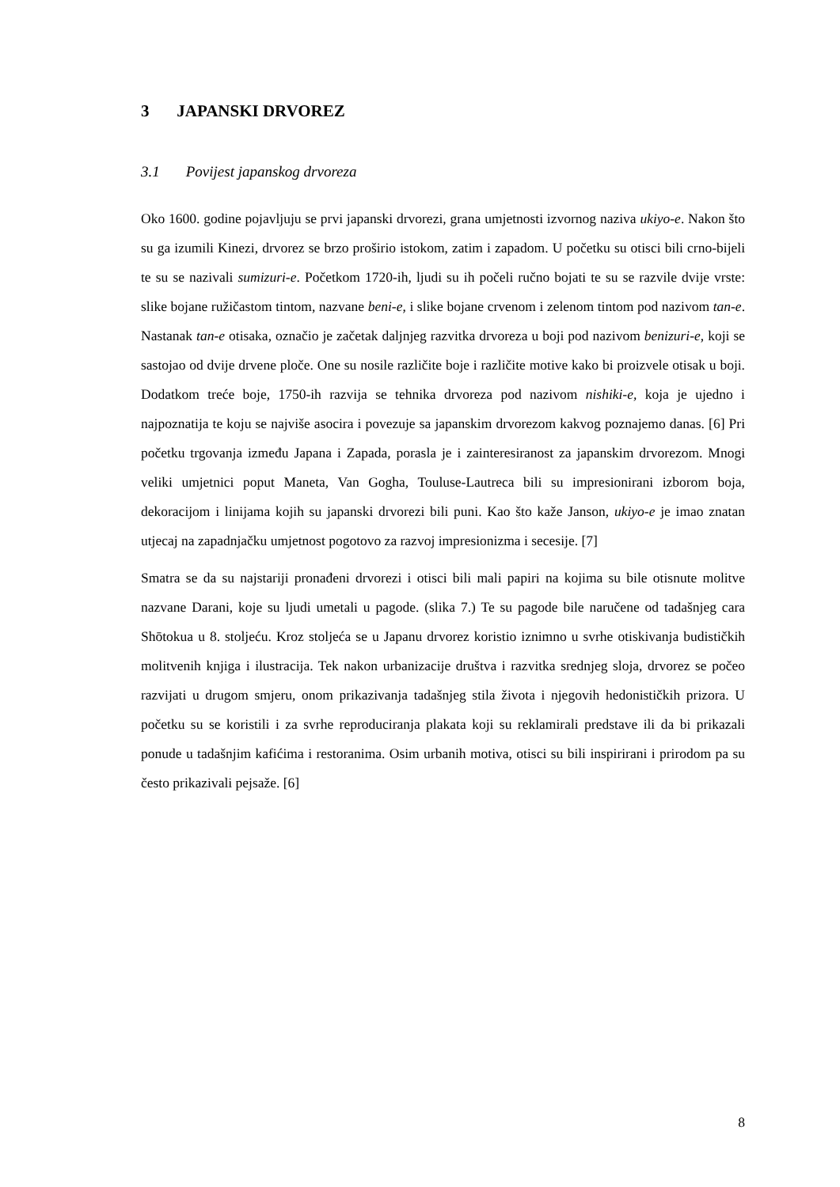3 JAPANSKI DRVOREZ
3.1 Povijest japanskog drvoreza
Oko 1600. godine pojavljuju se prvi japanski drvorezi, grana umjetnosti izvornog naziva ukiyo-e. Nakon što su ga izumili Kinezi, drvorez se brzo proširio istokom, zatim i zapadom. U početku su otisci bili crno-bijeli te su se nazivali sumizuri-e. Početkom 1720-ih, ljudi su ih počeli ručno bojati te su se razvile dvije vrste: slike bojane ružičastom tintom, nazvane beni-e, i slike bojane crvenom i zelenom tintom pod nazivom tan-e. Nastanak tan-e otisaka, označio je začetak daljnjeg razvitka drvoreza u boji pod nazivom benizuri-e, koji se sastojao od dvije drvene ploče. One su nosile različite boje i različite motive kako bi proizvele otisak u boji. Dodatkom treće boje, 1750-ih razvija se tehnika drvoreza pod nazivom nishiki-e, koja je ujedno i najpoznatija te koju se najviše asocira i povezuje sa japanskim drvorezom kakvog poznajemo danas. [6] Pri početku trgovanja između Japana i Zapada, porasla je i zainteresiranost za japanskim drvorezom. Mnogi veliki umjetnici poput Maneta, Van Gogha, Touluse-Lautreca bili su impresionirani izborom boja, dekoracijom i linijama kojih su japanski drvorezi bili puni. Kao što kaže Janson, ukiyo-e je imao znatan utjecaj na zapadnjačku umjetnost pogotovo za razvoj impresionizma i secesije. [7]
Smatra se da su najstariji pronađeni drvorezi i otisci bili mali papiri na kojima su bile otisnute molitve nazvane Darani, koje su ljudi umetali u pagode. (slika 7.) Te su pagode bile naručene od tadašnjeg cara Shōtokua u 8. stoljeću. Kroz stoljeća se u Japanu drvorez koristio iznimno u svrhe otiskivanja budističkih molitvenih knjiga i ilustracija. Tek nakon urbanizacije društva i razvitka srednjeg sloja, drvorez se počeo razvijati u drugom smjeru, onom prikazivanja tadašnjeg stila života i njegovih hedonističkih prizora. U početku su se koristili i za svrhe reproduciranja plakata koji su reklamirali predstave ili da bi prikazali ponude u tadašnjim kafićima i restoranima. Osim urbanih motiva, otisci su bili inspirirani i prirodom pa su često prikazivali pejsaže. [6]
8